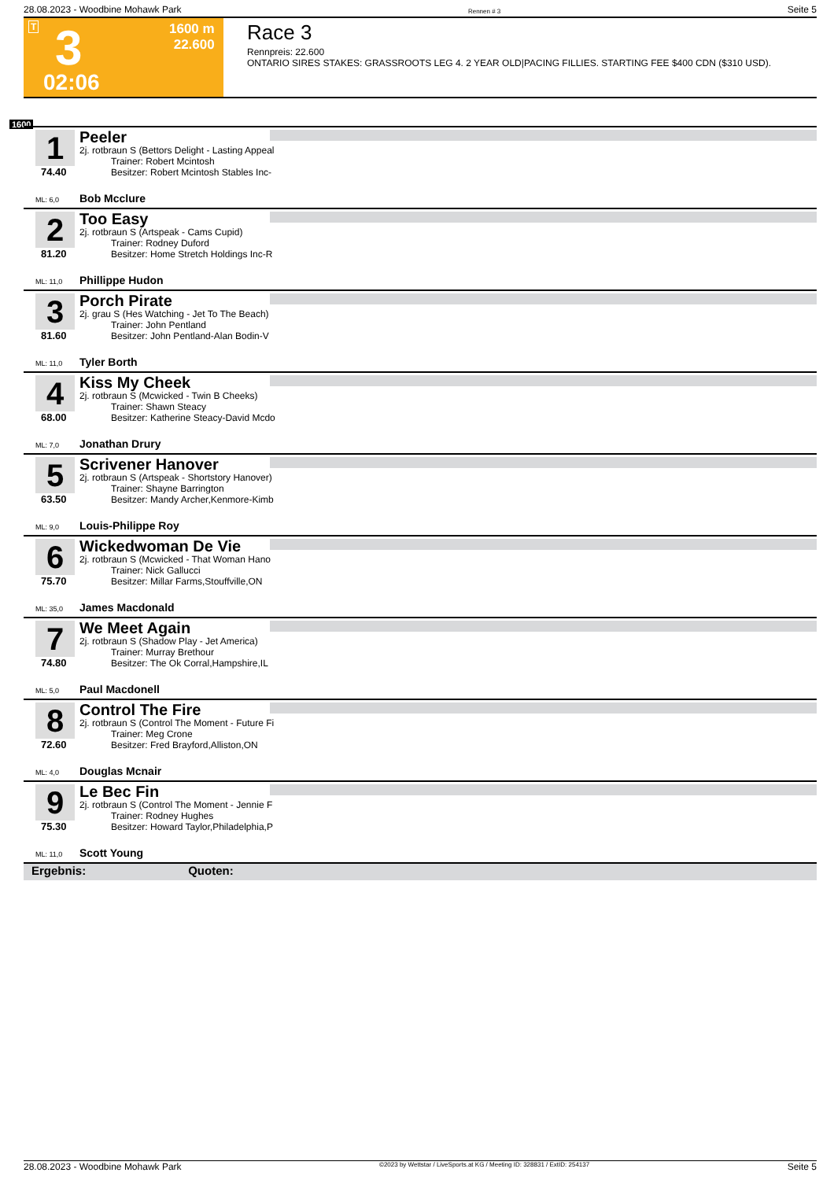28.08.2023 - Woodbine Mohawk Park Rennen # 3 Seite 5
T 3 1600 m
22.600
02:06
Race 3
Rennpreis: 22.600
ONTARIO SIRES STAKES: GRASSROOTS LEG 4. 2 YEAR OLD|PACING FILLIES. STARTING FEE $400 CDN ($310 USD).
1600
1
74.40
Peeler
2j. rotbraun S (Bettors Delight - Lasting Appeal
Trainer: Robert Mcintosh
Besitzer: Robert Mcintosh Stables Inc-
ML: 6,0 Bob Mcclure
2
81.20
Too Easy
2j. rotbraun S (Artspeak - Cams Cupid)
Trainer: Rodney Duford
Besitzer: Home Stretch Holdings Inc-R
ML: 11,0 Phillippe Hudon
3
81.60
Porch Pirate
2j. grau S (Hes Watching - Jet To The Beach)
Trainer: John Pentland
Besitzer: John Pentland-Alan Bodin-V
ML: 11,0 Tyler Borth
4
68.00
Kiss My Cheek
2j. rotbraun S (Mcwicked - Twin B Cheeks)
Trainer: Shawn Steacy
Besitzer: Katherine Steacy-David Mcdo
ML: 7,0 Jonathan Drury
5
63.50
Scrivener Hanover
2j. rotbraun S (Artspeak - Shortstory Hanover)
Trainer: Shayne Barrington
Besitzer: Mandy Archer,Kenmore-Kimb
ML: 9,0 Louis-Philippe Roy
6
75.70
Wickedwoman De Vie
2j. rotbraun S (Mcwicked - That Woman Hano
Trainer: Nick Gallucci
Besitzer: Millar Farms,Stouffville,ON
ML: 35,0 James Macdonald
7
74.80
We Meet Again
2j. rotbraun S (Shadow Play - Jet America)
Trainer: Murray Brethour
Besitzer: The Ok Corral,Hampshire,IL
ML: 5,0 Paul Macdonell
8
72.60
Control The Fire
2j. rotbraun S (Control The Moment - Future Fi
Trainer: Meg Crone
Besitzer: Fred Brayford,Alliston,ON
ML: 4,0 Douglas Mcnair
9
75.30
Le Bec Fin
2j. rotbraun S (Control The Moment - Jennie F
Trainer: Rodney Hughes
Besitzer: Howard Taylor,Philadelphia,P
ML: 11,0 Scott Young
Ergebnis: Quoten:
28.08.2023 - Woodbine Mohawk Park ©2023 by Wettstar / LiveSports.at KG / Meeting ID: 328831 / ExtID: 254137 Seite 5